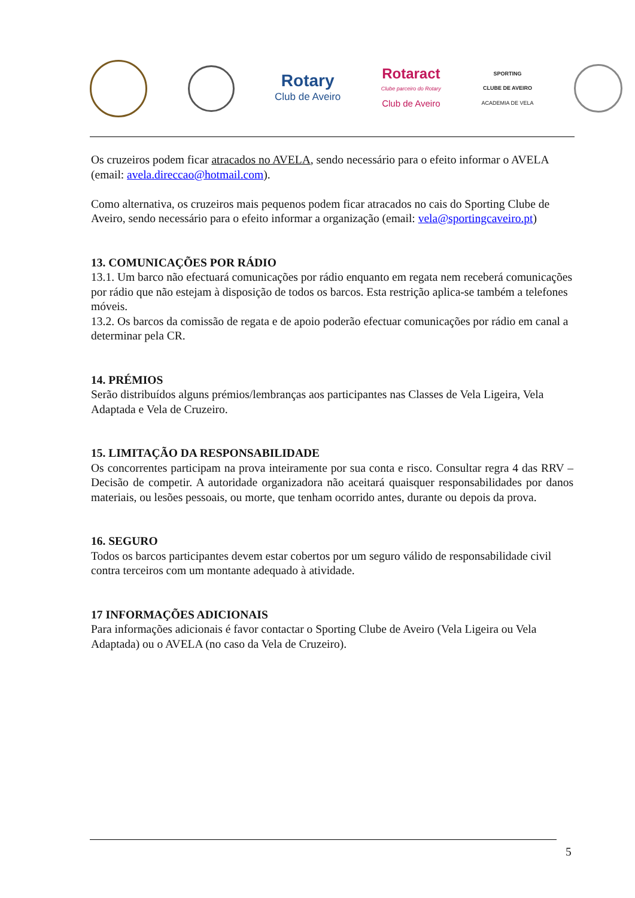Rotary
Club de Aveiro
Rotaract
Clube parceiro do Rotary
Club de Aveiro
SPORTING
CLUBE DE AVEIRO
ACADEMIA DE VELA
Os cruzeiros podem ficar atracados no AVELA, sendo necessário para o efeito informar o AVELA (email: avela.direccao@hotmail.com).
Como alternativa, os cruzeiros mais pequenos podem ficar atracados no cais do Sporting Clube de Aveiro, sendo necessário para o efeito informar a organização (email: vela@sportingcaveiro.pt)
13. COMUNICAÇÕES POR RÁDIO
13.1. Um barco não efectuará comunicações por rádio enquanto em regata nem receberá comunicações por rádio que não estejam à disposição de todos os barcos. Esta restrição aplica-se também a telefones móveis.
13.2. Os barcos da comissão de regata e de apoio poderão efectuar comunicações por rádio em canal a determinar pela CR.
14. PRÉMIOS
Serão distribuídos alguns prémios/lembranças aos participantes nas Classes de Vela Ligeira, Vela Adaptada e Vela de Cruzeiro.
15. LIMITAÇÃO DA RESPONSABILIDADE
Os concorrentes participam na prova inteiramente por sua conta e risco. Consultar regra 4 das RRV – Decisão de competir. A autoridade organizadora não aceitará quaisquer responsabilidades por danos materiais, ou lesões pessoais, ou morte, que tenham ocorrido antes, durante ou depois da prova.
16. SEGURO
Todos os barcos participantes devem estar cobertos por um seguro válido de responsabilidade civil contra terceiros com um montante adequado à atividade.
17 INFORMAÇÕES ADICIONAIS
Para informações adicionais é favor contactar o Sporting Clube de Aveiro (Vela Ligeira ou Vela Adaptada) ou o AVELA (no caso da Vela de Cruzeiro).
5